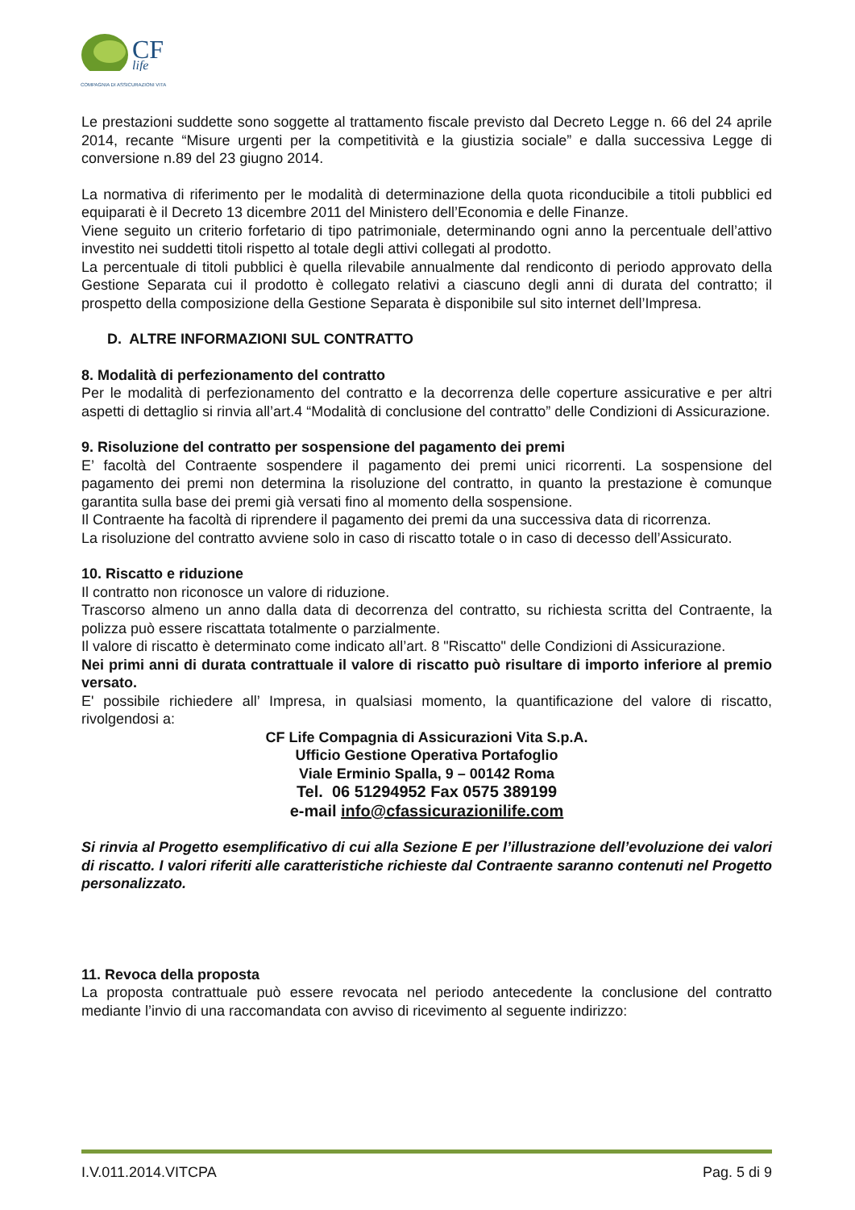CF
life
COMPAGNIA DI ASSICURAZIONI VITA
Le prestazioni suddette sono soggette al trattamento fiscale previsto dal Decreto Legge n. 66 del 24 aprile 2014, recante “Misure urgenti per la competitività e la giustizia sociale” e dalla successiva Legge di conversione n.89 del 23 giugno 2014.
La normativa di riferimento per le modalità di determinazione della quota riconducibile a titoli pubblici ed equiparati è il Decreto 13 dicembre 2011 del Ministero dell’Economia e delle Finanze.
Viene seguito un criterio forfetario di tipo patrimoniale, determinando ogni anno la percentuale dell’attivo investito nei suddetti titoli rispetto al totale degli attivi collegati al prodotto.
La percentuale di titoli pubblici è quella rilevabile annualmente dal rendiconto di periodo approvato della Gestione Separata cui il prodotto è collegato relativi a ciascuno degli anni di durata del contratto; il prospetto della composizione della Gestione Separata è disponibile sul sito internet dell’Impresa.
D. ALTRE INFORMAZIONI SUL CONTRATTO
8. Modalità di perfezionamento del contratto
Per le modalità di perfezionamento del contratto e la decorrenza delle coperture assicurative e per altri aspetti di dettaglio si rinvia all’art.4 “Modalità di conclusione del contratto” delle Condizioni di Assicurazione.
9. Risoluzione del contratto per sospensione del pagamento dei premi
E’ facoltà del Contraente sospendere il pagamento dei premi unici ricorrenti. La sospensione del pagamento dei premi non determina la risoluzione del contratto, in quanto la prestazione è comunque garantita sulla base dei premi già versati fino al momento della sospensione.
Il Contraente ha facoltà di riprendere il pagamento dei premi da una successiva data di ricorrenza.
La risoluzione del contratto avviene solo in caso di riscatto totale o in caso di decesso dell’Assicurato.
10. Riscatto e riduzione
Il contratto non riconosce un valore di riduzione.
Trascorso almeno un anno dalla data di decorrenza del contratto, su richiesta scritta del Contraente, la polizza può essere riscattata totalmente o parzialmente.
Il valore di riscatto è determinato come indicato all’art. 8 "Riscatto" delle Condizioni di Assicurazione.
Nei primi anni di durata contrattuale il valore di riscatto può risultare di importo inferiore al premio versato.
E' possibile richiedere all’ Impresa, in qualsiasi momento, la quantificazione del valore di riscatto, rivolgendosi a:
CF Life Compagnia di Assicurazioni Vita S.p.A.
Ufficio Gestione Operativa Portafoglio
Viale Erminio Spalla, 9 – 00142 Roma
Tel. 06 51294952 Fax 0575 389199
e-mail info@cfassicurazionilife.com
Si rinvia al Progetto esemplificativo di cui alla Sezione E per l’illustrazione dell’evoluzione dei valori di riscatto. I valori riferiti alle caratteristiche richieste dal Contraente saranno contenuti nel Progetto personalizzato.
11. Revoca della proposta
La proposta contrattuale può essere revocata nel periodo antecedente la conclusione del contratto mediante l’invio di una raccomandata con avviso di ricevimento al seguente indirizzo:
I.V.011.2014.VITCPA Pag. 5 di 9